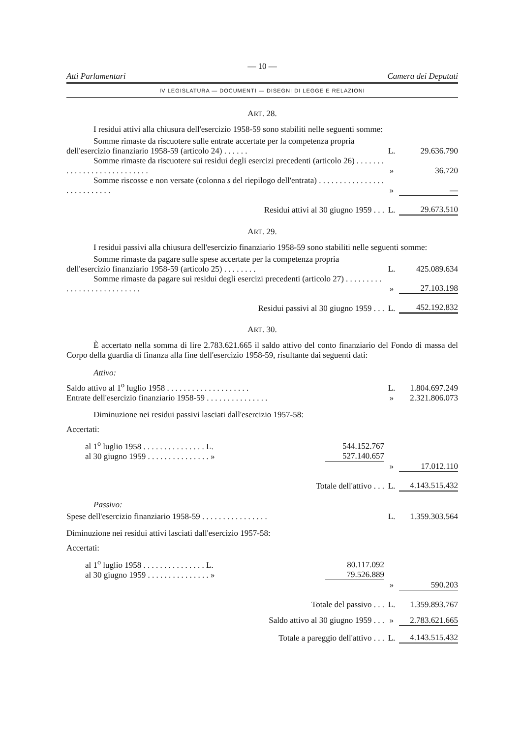— 10 —
Atti Parlamentari Camera dei Deputati
IV LEGISLATURA — DOCUMENTI — DISEGNI DI LEGGE E RELAZIONI
ART. 28.
I residui attivi alla chiusura dell'esercizio 1958-59 sono stabiliti nelle seguenti somme:
| Somme rimaste da riscuotere sulle entrate accertate per la competenza propria dell'esercizio finanziario 1958-59 (articolo 24) . . . . . . | L. | 29.636.790 |
| Somme rimaste da riscuotere sui residui degli esercizi precedenti (articolo 26) . . . . . . . . . . . . . . . . . . . . . . . . . . . | » | 36.720 |
| Somme riscosse e non versate (colonna s del riepilogo dell'entrata) . . . . . . . . . . . . . . . . . . . . . . . . . . . | » | — |
| Residui attivi al 30 giugno 1959 . . . | L. | 29.673.510 |
ART. 29.
I residui passivi alla chiusura dell'esercizio finanziario 1958-59 sono stabiliti nelle seguenti somme:
| Somme rimaste da pagare sulle spese accertate per la competenza propria dell'esercizio finanziario 1958-59 (articolo 25) . . . . . . . . | L. | 425.089.634 |
| Somme rimaste da pagare sui residui degli esercizi precedenti (articolo 27) . . . . . . . . . . . . . . . . . . . . . . . . . . . | » | 27.103.198 |
| Residui passivi al 30 giugno 1959 . . . | L. | 452.192.832 |
ART. 30.
È accertato nella somma di lire 2.783.621.665 il saldo attivo del conto finanziario del Fondo di massa del Corpo della guardia di finanza alla fine dell'esercizio 1958-59, risultante dai seguenti dati:
Attivo:
| Saldo attivo al 1<sup>o</sup> luglio 1958 . . . . . . . . . . . . . . . . . . . . | | L. | 1.804.697.249 |
| Entrate dell'esercizio finanziario 1958-59 . . . . . . . . . . . . . . . | | » | 2.321.806.073 |
| Diminuzione nei residui passivi lasciati dall'esercizio 1957-58: | | | |
| Accertati: | | | |
| al 1<sup>o</sup> luglio 1958 . . . . . . . . . . . . . . . L. | 544.152.767 | | |
| al 30 giugno 1959 . . . . . . . . . . . . . . . » | 527.140.657 | | |
| | | » | 17.012.110 |
| Totale dell'attivo . . . | | L. | 4.143.515.432 |
Passivo:
| Spese dell'esercizio finanziario 1958-59 . . . . . . . . . . . . . . . . | | L. | 1.359.303.564 |
| Diminuzione nei residui attivi lasciati dall'esercizio 1957-58: | | | |
| Accertati: | | | |
| al 1<sup>o</sup> luglio 1958 . . . . . . . . . . . . . . . L. | 80.117.092 | | |
| al 30 giugno 1959 . . . . . . . . . . . . . . . » | 79.526.889 | | |
| | | » | 590.203 |
| Totale del passivo . . . | | L. | 1.359.893.767 |
| Saldo attivo al 30 giugno 1959 . . . | | » | 2.783.621.665 |
| Totale a pareggio dell'attivo . . . | | L. | 4.143.515.432 |